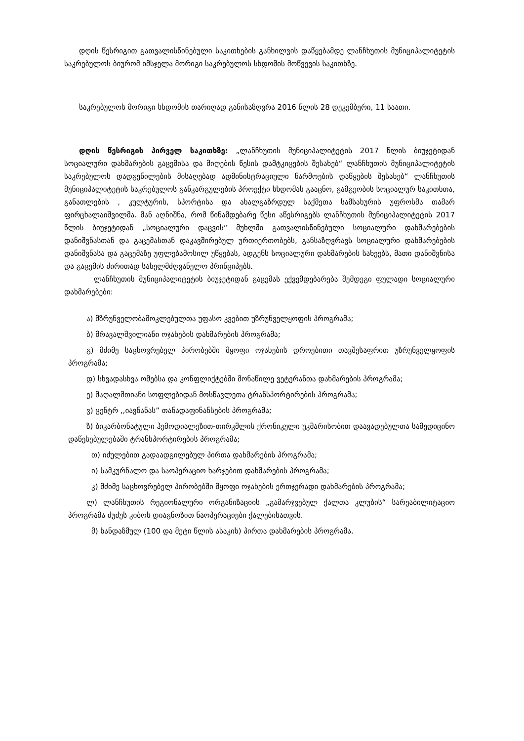დღის წესრიგით გათვალისწინებული საკითხების განხილვის დაწყებამდე ლანჩხუთის მუნიციპალიტეტის საკრებულოს ბიურომ იმსჯელა მორიგი საკრებულოს სხდომის მოწვევის საკითხზე.
საკრებულოს მორიგი სხდომის თარიღად განისაზღვრა 2016 წლის 28 დეკემბერი, 11 საათი.
დღის წესრიგის პირველ საკითხზე: „ლანჩხუთის მუნიციპალიტეტის 2017 წლის ბიუჯეტიდან სოციალური დახმარების გაცემისა და მიღების წესის დამტკიცების შესახებ“ ლანჩხუთის მუნიციპალიტეტის საკრებულოს დადგენილების მისაღებად ადმინისტრაციული წარმოების დაწყების შესახებ“ ლანჩხუთის მუნიციპალიტეტის საკრებულოს განკარგულების პროექტი სხდომას გააცნო, გამგეობის სოციალურ საკითხთა, განათლების , კულტურის, სპორტისა და ახალგაზრდულ საქმეთა სამსახურის უფროსმა თამარ ფირცხალაიშვილმა. მან აღნიშნა, რომ წინამდებარე წესი აწესრიგებს ლანჩხუთის მუნიციპალიტეტის 2017 წლის ბიუჯეტიდან „სოციალური დაცვის“ მუხლში გათვალისწინებული სოციალური დახმარებების დანიშვნასთან და გაცემასთან დაკავშირებულ ურთიერთობებს, განსაზღვრავს სოციალური დახმარებების დანიშვნასა და გაცემაზე უფლებამოსილ უწყებას, ადგენს სოციალური დახმარების სახეებს, მათი დანიშვნისა და გაცემის ძირითად სახელმძღვანელო პრინციპებს.
ლანჩხუთის მუნიციპალიტეტის ბიუჯეტიდან გაცემას ექვემდებარება შემდეგი ფულადი სოციალური დახმარებები:
ა) მზრუნველობამოკლებულთა უფასო კვებით უზრუნველყოფის პროგრამა;
ბ) მრავალშვილიანი ოჯახების დახმარების პროგრამა;
გ) მძიმე საცხოვრებელ პირობებში მყოფი ოჯახების დროებითი თავშესაფრით უზრუნველყოფის პროგრამა;
დ) სხვადასხვა ომებსა და კონფლიქტებში მონაწილე ვეტერანთა დახმარების პროგრამა;
ე) მაღალმთიანი სოფლებიდან მოსწავლეთა ტრანსპორტირების პროგრამა;
ვ) ცენტრ ,,იავნანას” თანადაფინანსების პროგრამა;
ზ) ბიკარბონატული ჰემოდიალეზით-თირკმლის ქრონიკული უკმარისობით დაავადებულთა სამედიცინო დაწესებულებაში ტრანსპორტირების პროგრამა;
თ) იძულებით გადაადგილებულ პირთა დახმარების პროგრამა;
ი) სამკურნალო და საოპერაციო ხარჯებით დახმარების პროგრამა;
კ) მძიმე საცხოვრებელ პირობებში მყოფი ოჯახების ერთჯერადი დახმარების პროგრამა;
ლ) ლანჩხუთის რეგიონალური ორგანიზაციის „გამარჯვებულ ქალთა კლუბის“ სარეაბილიტაციო პროგრამა ძუძუს კიბოს დიაგნოზით ნაოპერაციები ქალებისათვის.
მ) ხანდაზმულ (100 და მეტი წლის ასაკის) პირთა დახმარების პროგრამა.